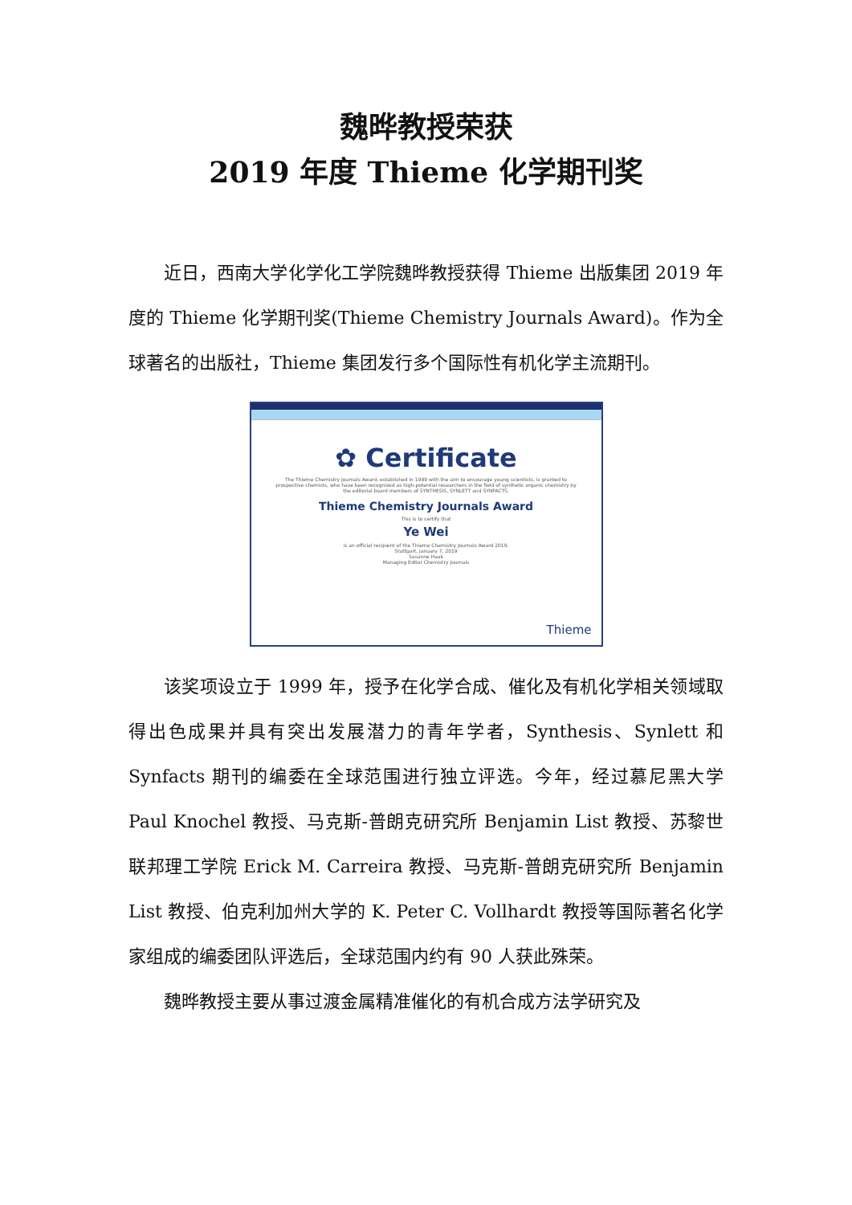魏晔教授荣获
2019 年度 Thieme 化学期刊奖
近日，西南大学化学化工学院魏晔教授获得 Thieme 出版集团 2019 年度的 Thieme 化学期刊奖(Thieme Chemistry Journals Award)。作为全球著名的出版社，Thieme 集团发行多个国际性有机化学主流期刊。
✿ Certificate
The Thieme Chemistry Journals Award, established in 1999 with the aim to encourage young scientists, is granted to prospective chemists, who have been recognized as high-potential researchers in the field of synthetic organic chemistry by the editorial board members of SYNTHESIS, SYNLETT and SYNFACTS.
Thieme Chemistry Journals Award
This is to certify that
Ye Wei
is an official recipient of the Thieme Chemistry Journals Award 2019.
Stuttgart, January 7, 2019
Susanne Haak
Managing Editor Chemistry Journals
Thieme
该奖项设立于 1999 年，授予在化学合成、催化及有机化学相关领域取得出色成果并具有突出发展潜力的青年学者，Synthesis、Synlett 和 Synfacts 期刊的编委在全球范围进行独立评选。今年，经过慕尼黑大学 Paul Knochel 教授、马克斯-普朗克研究所 Benjamin List 教授、苏黎世联邦理工学院 Erick M. Carreira 教授、马克斯-普朗克研究所 Benjamin List 教授、伯克利加州大学的 K. Peter C. Vollhardt 教授等国际著名化学家组成的编委团队评选后，全球范围内约有 90 人获此殊荣。
魏晔教授主要从事过渡金属精准催化的有机合成方法学研究及